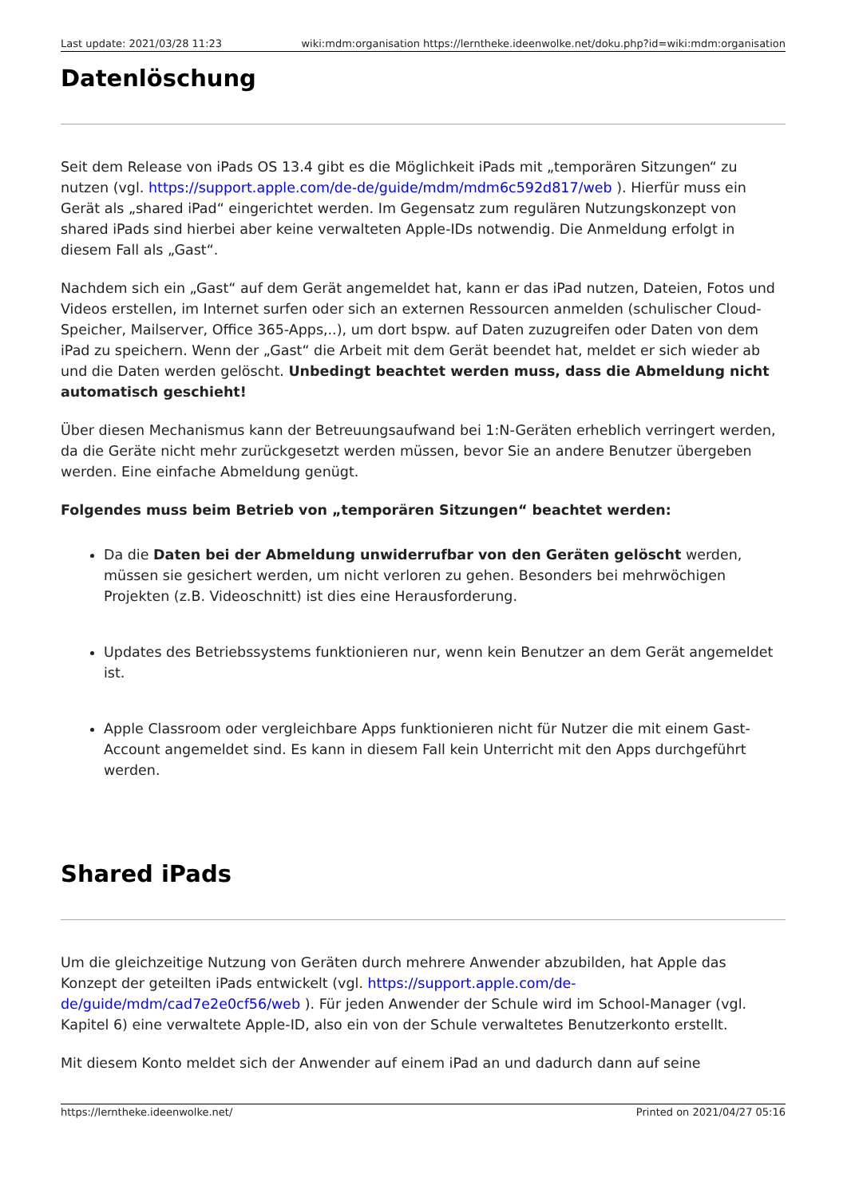Last update: 2021/03/28 11:23 wiki:mdm:organisation https://lerntheke.ideenwolke.net/doku.php?id=wiki:mdm:organisation
Datenlöschung
Seit dem Release von iPads OS 13.4 gibt es die Möglichkeit iPads mit „temporären Sitzungen“ zu nutzen (vgl. https://support.apple.com/de-de/guide/mdm/mdm6c592d817/web ). Hierfür muss ein Gerät als „shared iPad“ eingerichtet werden. Im Gegensatz zum regulären Nutzungskonzept von shared iPads sind hierbei aber keine verwalteten Apple-IDs notwendig. Die Anmeldung erfolgt in diesem Fall als „Gast“.
Nachdem sich ein „Gast“ auf dem Gerät angemeldet hat, kann er das iPad nutzen, Dateien, Fotos und Videos erstellen, im Internet surfen oder sich an externen Ressourcen anmelden (schulischer Cloud-Speicher, Mailserver, Office 365-Apps,..), um dort bspw. auf Daten zuzugreifen oder Daten von dem iPad zu speichern. Wenn der „Gast“ die Arbeit mit dem Gerät beendet hat, meldet er sich wieder ab und die Daten werden gelöscht. Unbedingt beachtet werden muss, dass die Abmeldung nicht automatisch geschieht!
Über diesen Mechanismus kann der Betreuungsaufwand bei 1:N-Geräten erheblich verringert werden, da die Geräte nicht mehr zurückgesetzt werden müssen, bevor Sie an andere Benutzer übergeben werden. Eine einfache Abmeldung genügt.
Folgendes muss beim Betrieb von „temporären Sitzungen“ beachtet werden:
Da die Daten bei der Abmeldung unwiderrufbar von den Geräten gelöscht werden, müssen sie gesichert werden, um nicht verloren zu gehen. Besonders bei mehrwöchigen Projekten (z.B. Videoschnitt) ist dies eine Herausforderung.
Updates des Betriebssystems funktionieren nur, wenn kein Benutzer an dem Gerät angemeldet ist.
Apple Classroom oder vergleichbare Apps funktionieren nicht für Nutzer die mit einem Gast-Account angemeldet sind. Es kann in diesem Fall kein Unterricht mit den Apps durchgeführt werden.
Shared iPads
Um die gleichzeitige Nutzung von Geräten durch mehrere Anwender abzubilden, hat Apple das Konzept der geteilten iPads entwickelt (vgl. https://support.apple.com/de-de/guide/mdm/cad7e2e0cf56/web ). Für jeden Anwender der Schule wird im School-Manager (vgl. Kapitel 6) eine verwaltete Apple-ID, also ein von der Schule verwaltetes Benutzerkonto erstellt.
Mit diesem Konto meldet sich der Anwender auf einem iPad an und dadurch dann auf seine
https://lerntheke.ideenwolke.net/ Printed on 2021/04/27 05:16